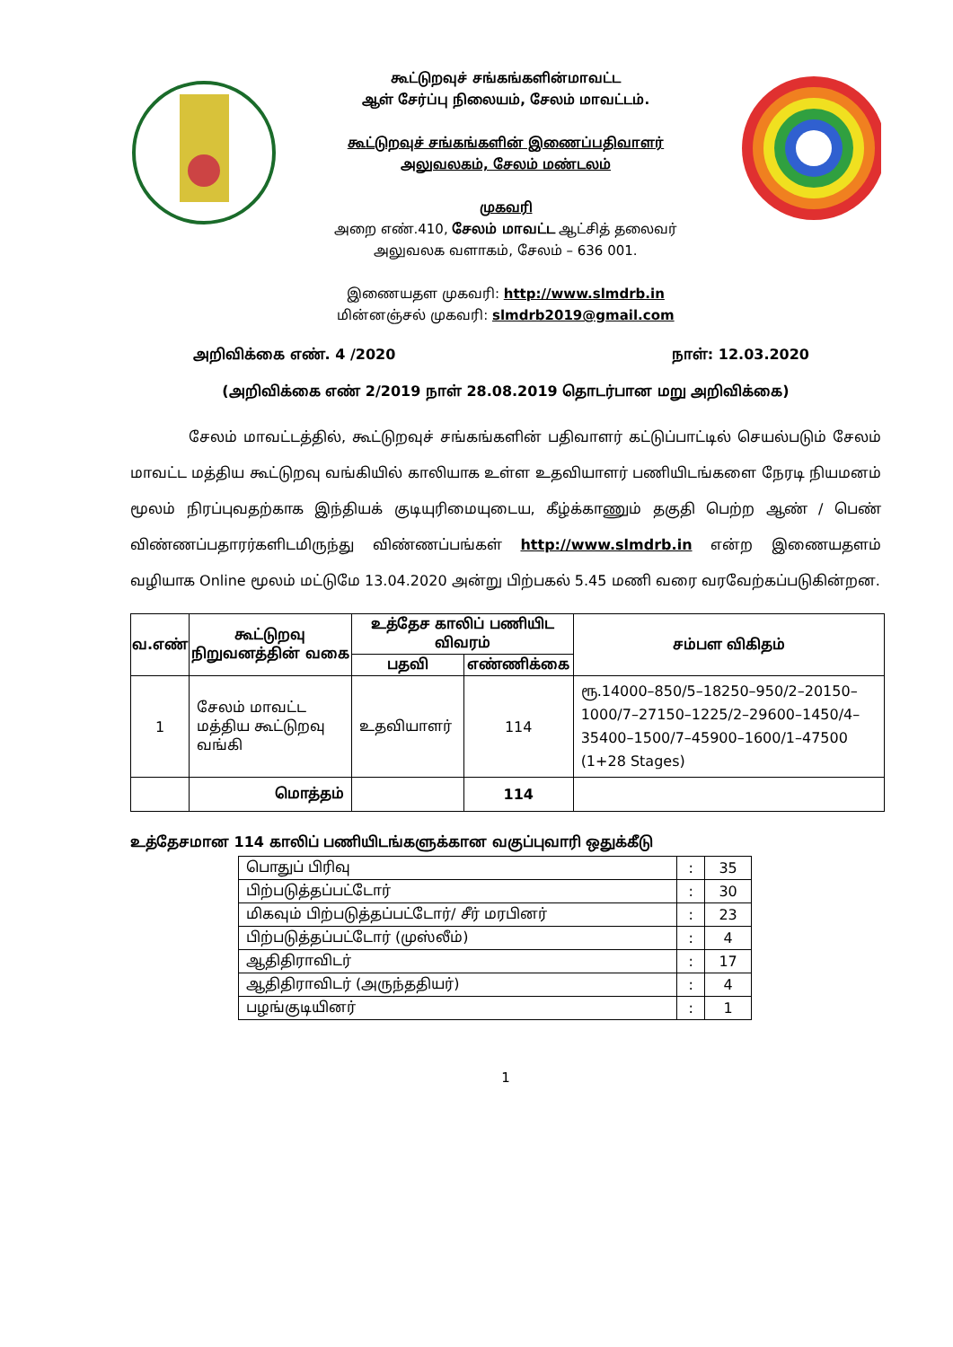கூட்டுறவுச் சங்கங்களின்மாவட்ட
ஆள் சேர்ப்பு நிலையம், சேலம் மாவட்டம்.
கூட்டுறவுச் சங்கங்களின் இணைப்பதிவாளர்
அலுவலகம், சேலம் மண்டலம்
முகவரி
அறை எண்.410, சேலம் மாவட்ட ஆட்சித் தலைவர்
அலுவலக வளாகம், சேலம் – 636 001.
இணையதள முகவரி: http://www.slmdrb.in
மின்னஞ்சல் முகவரி: slmdrb2019@gmail.com
அறிவிக்கை எண். 4 /2020 நாள்: 12.03.2020
(அறிவிக்கை எண் 2/2019 நாள் 28.08.2019 தொடர்பான மறு அறிவிக்கை)
சேலம் மாவட்டத்தில், கூட்டுறவுச் சங்கங்களின் பதிவாளர் கட்டுப்பாட்டில் செயல்படும் சேலம் மாவட்ட மத்திய கூட்டுறவு வங்கியில் காலியாக உள்ள உதவியாளர் பணியிடங்களை நேரடி நியமனம் மூலம் நிரப்புவதற்காக இந்தியக் குடியுரிமையுடைய, கீழ்க்காணும் தகுதி பெற்ற ஆண் / பெண் விண்ணப்பதாரர்களிடமிருந்து விண்ணப்பங்கள் http://www.slmdrb.in என்ற இணையதளம் வழியாக Online மூலம் மட்டுமே 13.04.2020 அன்று பிற்பகல் 5.45 மணி வரை வரவேற்கப்படுகின்றன.
| வ.எண் | கூட்டுறவு நிறுவனத்தின் வகை | உத்தேச காலிப் பணியிட விவரம் | | சம்பள விகிதம் |
| --- | --- | --- | --- | --- |
| | | பதவி | எண்ணிக்கை | |
| 1 | சேலம் மாவட்ட மத்திய கூட்டுறவு வங்கி | உதவியாளர் | 114 | ரூ.14000–850/5–18250–950/2–20150–1000/7–27150–1225/2–29600–1450/4–35400–1500/7–45900–1600/1–47500 (1+28 Stages) |
| | மொத்தம் | | 114 | |
உத்தேசமான 114 காலிப் பணியிடங்களுக்கான வகுப்புவாரி ஒதுக்கீடு
| பொதுப் பிரிவு | : | 35 |
| பிற்படுத்தப்பட்டோர் | : | 30 |
| மிகவும் பிற்படுத்தப்பட்டோர்/ சீர் மரபினர் | : | 23 |
| பிற்படுத்தப்பட்டோர் (முஸ்லீம்) | : | 4 |
| ஆதிதிராவிடர் | : | 17 |
| ஆதிதிராவிடர் (அருந்ததியர்) | : | 4 |
| பழங்குடியினர் | : | 1 |
1